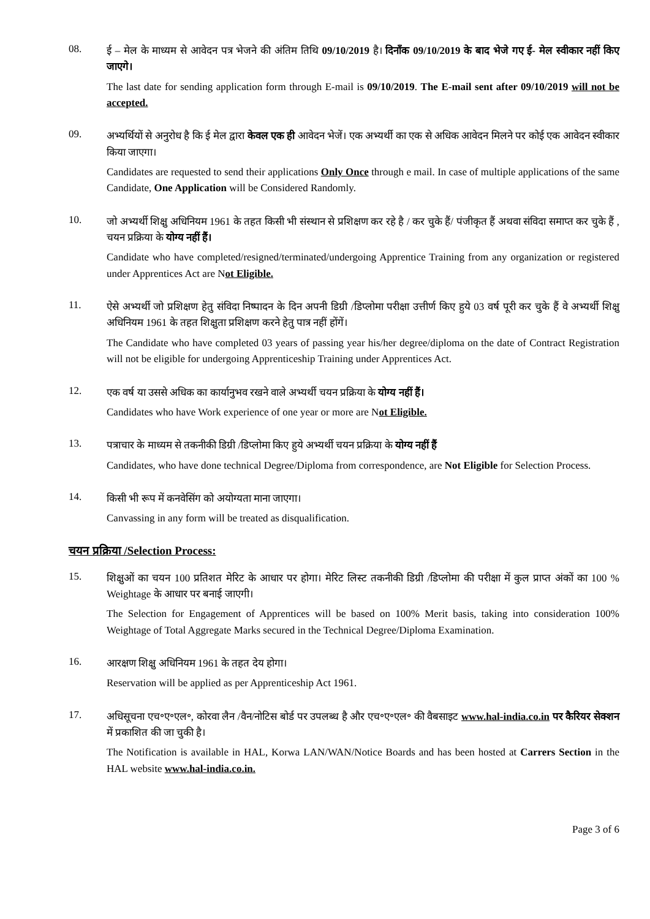08.
ई – मेल के माध्यम से आवेदन पत्र भेजने की अंतिम तिथि 09/10/2019 है। दिनाँक 09/10/2019 के बाद भेजे गए ई- मेल स्वीकार नहीं किए जाएगे।
The last date for sending application form through E-mail is 09/10/2019. The E-mail sent after 09/10/2019 will not be accepted.
09.
अभ्यर्थियों से अनुरोध है कि ई मेल द्वारा केवल एक ही आवेदन भेजें। एक अभ्यर्थी का एक से अधिक आवेदन मिलने पर कोई एक आवेदन स्वीकार किया जाएगा।
Candidates are requested to send their applications Only Once through e mail. In case of multiple applications of the same Candidate, One Application will be Considered Randomly.
10.
जो अभ्यर्थी शिक्षु अधिनियम 1961 के तहत किसी भी संस्थान से प्रशिक्षण कर रहे है / कर चुके हैं/ पंजीकृत हैं अथवा संविदा समाप्त कर चुके हैं , चयन प्रक्रिया के योग्य नहीं हैं।
Candidate who have completed/resigned/terminated/undergoing Apprentice Training from any organization or registered under Apprentices Act are Not Eligible.
11.
ऐसे अभ्यर्थी जो प्रशिक्षण हेतु संविदा निष्पादन के दिन अपनी डिग्री /डिप्लोमा परीक्षा उत्तीर्ण किए हुये 03 वर्ष पूरी कर चुके हैं वे अभ्यर्थी शिक्षु अधिनियम 1961 के तहत शिक्षुता प्रशिक्षण करने हेतु पात्र नहीं होंगें।
The Candidate who have completed 03 years of passing year his/her degree/diploma on the date of Contract Registration will not be eligible for undergoing Apprenticeship Training under Apprentices Act.
12.
एक वर्ष या उससे अधिक का कार्यानुभव रखने वाले अभ्यर्थी चयन प्रक्रिया के योग्य नहीं हैं।
Candidates who have Work experience of one year or more are Not Eligible.
13.
पत्राचार के माध्यम से तकनीकी डिग्री /डिप्लोमा किए हुये अभ्यर्थी चयन प्रक्रिया के योग्य नहीं हैं
Candidates, who have done technical Degree/Diploma from correspondence, are Not Eligible for Selection Process.
14.
किसी भी रूप में कनवेसिंग को अयोग्यता माना जाएगा।
Canvassing in any form will be treated as disqualification.
चयन प्रक्रिया /Selection Process:
15.
शिक्षुओं का चयन 100 प्रतिशत मेरिट के आधार पर होगा। मेरिट लिस्ट तकनीकी डिग्री /डिप्लोमा की परीक्षा में कुल प्राप्त अंकों का 100 % Weightage के आधार पर बनाई जाएगी।
The Selection for Engagement of Apprentices will be based on 100% Merit basis, taking into consideration 100% Weightage of Total Aggregate Marks secured in the Technical Degree/Diploma Examination.
16.
आरक्षण शिक्षु अधिनियम 1961 के तहत देय होगा।
Reservation will be applied as per Apprenticeship Act 1961.
17.
अधिसूचना एच॰ए॰एल॰, कोरवा लैन /वैन/नोटिस बोर्ड पर उपलब्ध है और एच॰ए॰एल॰ की वैबसाइट www.hal-india.co.in पर कैरियर सेक्शन में प्रकाशित की जा चुकी है।
The Notification is available in HAL, Korwa LAN/WAN/Notice Boards and has been hosted at Carrers Section in the HAL website www.hal-india.co.in.
Page 3 of 6